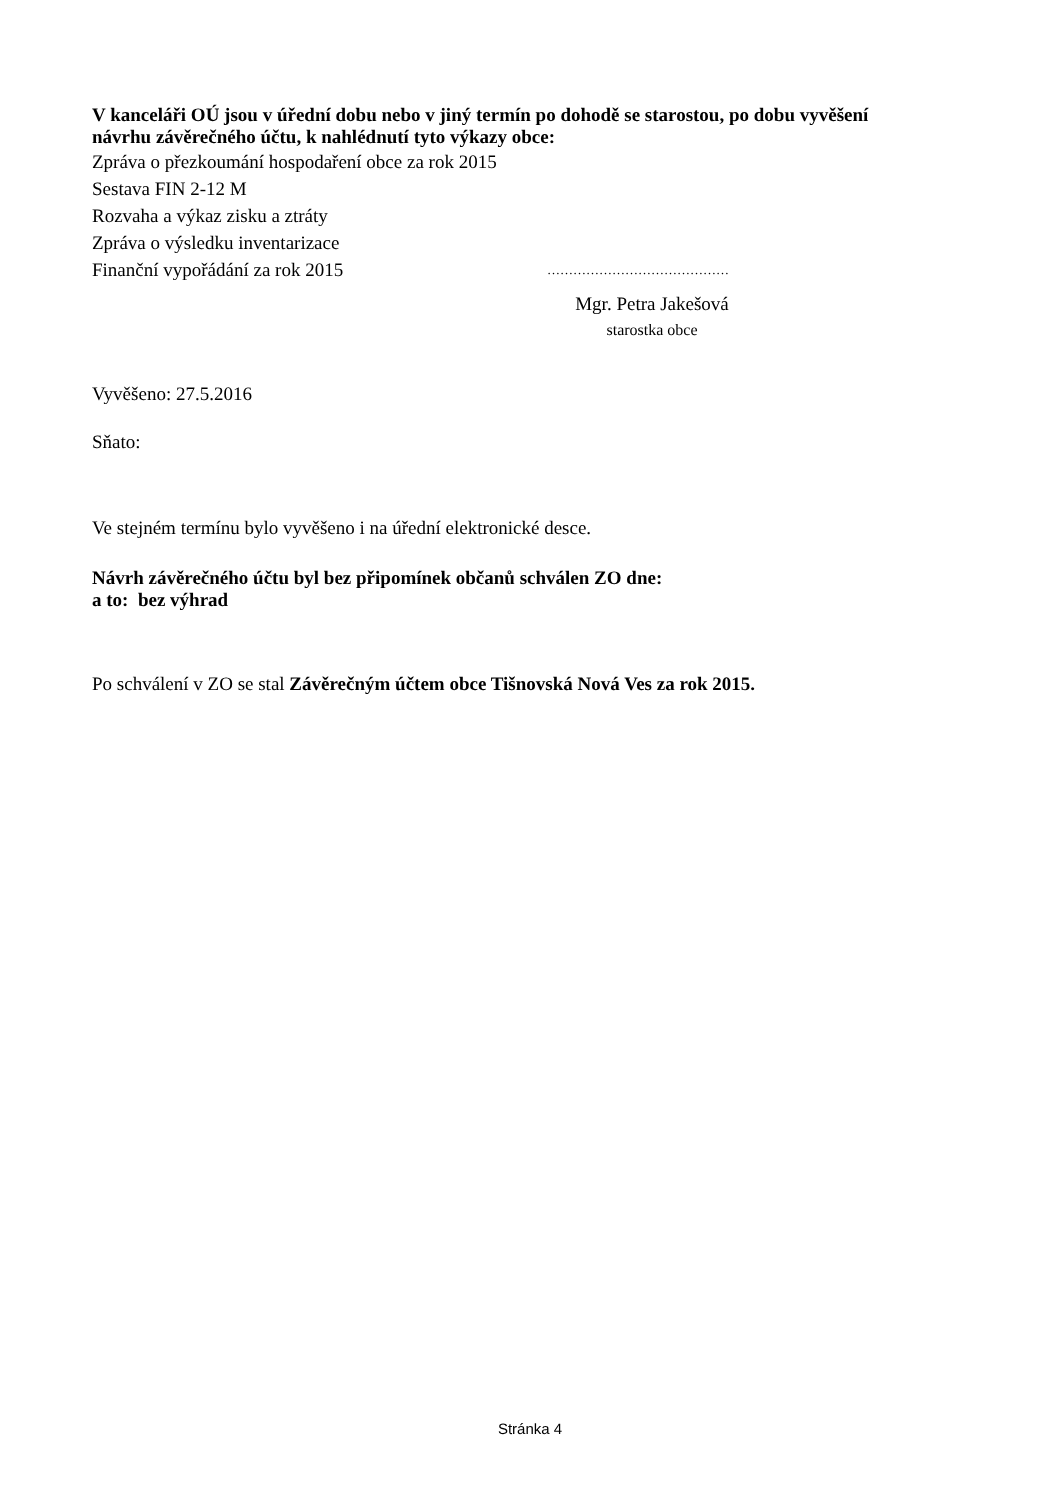V kanceláři OÚ jsou v úřední dobu nebo v jiný termín po dohodě se starostou, po dobu vyvěšení návrhu závěrečného účtu, k nahlédnutí tyto výkazy obce:
Zpráva o přezkoumání hospodaření obce za rok 2015
Sestava FIN 2-12 M
Rozvaha a výkaz zisku a ztráty
Zpráva o výsledku inventarizace
Finanční vypořádání za rok 2015 ……………………………………
Mgr. Petra Jakešová
starostka obce
Vyvěšeno: 27.5.2016
Sňato:
Ve stejném termínu bylo vyvěšeno i na úřední elektronické desce.
Návrh závěrečného účtu byl bez připomínek občanů schválen ZO dne:
a to: bez výhrad
Po schválení v ZO se stal Závěrečným účtem obce Tišnovská Nová Ves za rok 2015.
Stránka 4